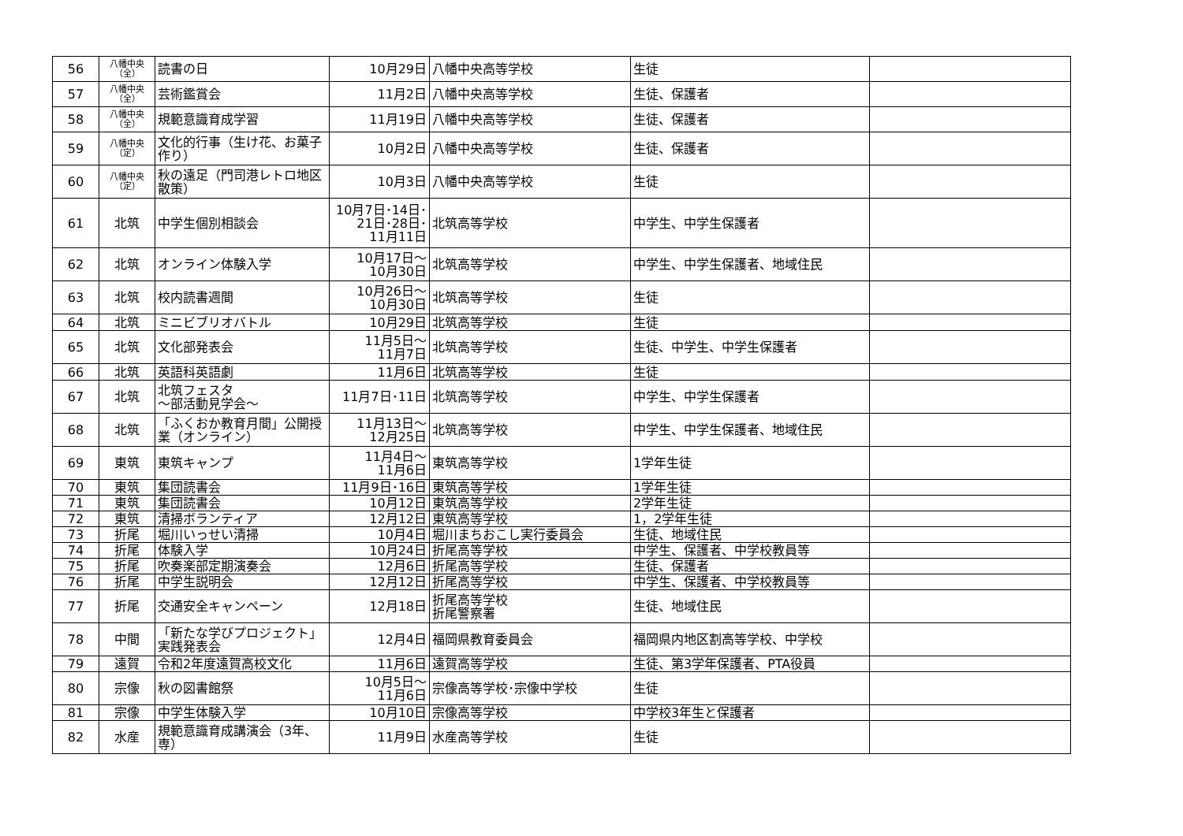| 56 | 八幡中央 （全） | 読書の日 | 10月29日 | 八幡中央高等学校 | 生徒 | |
| 57 | 八幡中央 （全） | 芸術鑑賞会 | 11月2日 | 八幡中央高等学校 | 生徒、保護者 | |
| 58 | 八幡中央 （全） | 規範意識育成学習 | 11月19日 | 八幡中央高等学校 | 生徒、保護者 | |
| 59 | 八幡中央 （定） | 文化的行事（生け花、お菓子作り） | 10月2日 | 八幡中央高等学校 | 生徒、保護者 | |
| 60 | 八幡中央 （定） | 秋の遠足（門司港レトロ地区散策） | 10月3日 | 八幡中央高等学校 | 生徒 | |
| 61 | 北筑 | 中学生個別相談会 | 10月7日･14日･ 21日･28日･ 11月11日 | 北筑高等学校 | 中学生、中学生保護者 | |
| 62 | 北筑 | オンライン体験入学 | 10月17日～ 10月30日 | 北筑高等学校 | 中学生、中学生保護者、地域住民 | |
| 63 | 北筑 | 校内読書週間 | 10月26日～ 10月30日 | 北筑高等学校 | 生徒 | |
| 64 | 北筑 | ミニビブリオバトル | 10月29日 | 北筑高等学校 | 生徒 | |
| 65 | 北筑 | 文化部発表会 | 11月5日～ 11月7日 | 北筑高等学校 | 生徒、中学生、中学生保護者 | |
| 66 | 北筑 | 英語科英語劇 | 11月6日 | 北筑高等学校 | 生徒 | |
| 67 | 北筑 | 北筑フェスタ ～部活動見学会～ | 11月7日･11日 | 北筑高等学校 | 中学生、中学生保護者 | |
| 68 | 北筑 | 「ふくおか教育月間」公開授業（オンライン） | 11月13日～ 12月25日 | 北筑高等学校 | 中学生、中学生保護者、地域住民 | |
| 69 | 東筑 | 東筑キャンプ | 11月4日～ 11月6日 | 東筑高等学校 | 1学年生徒 | |
| 70 | 東筑 | 集団読書会 | 11月9日･16日 | 東筑高等学校 | 1学年生徒 | |
| 71 | 東筑 | 集団読書会 | 10月12日 | 東筑高等学校 | 2学年生徒 | |
| 72 | 東筑 | 清掃ボランティア | 12月12日 | 東筑高等学校 | 1，2学年生徒 | |
| 73 | 折尾 | 堀川いっせい清掃 | 10月4日 | 堀川まちおこし実行委員会 | 生徒、地域住民 | |
| 74 | 折尾 | 体験入学 | 10月24日 | 折尾高等学校 | 中学生、保護者、中学校教員等 | |
| 75 | 折尾 | 吹奏楽部定期演奏会 | 12月6日 | 折尾高等学校 | 生徒、保護者 | |
| 76 | 折尾 | 中学生説明会 | 12月12日 | 折尾高等学校 | 中学生、保護者、中学校教員等 | |
| 77 | 折尾 | 交通安全キャンペーン | 12月18日 | 折尾高等学校 折尾警察署 | 生徒、地域住民 | |
| 78 | 中間 | 「新たな学びプロジェクト」実践発表会 | 12月4日 | 福岡県教育委員会 | 福岡県内地区割高等学校、中学校 | |
| 79 | 遠賀 | 令和2年度遠賀高校文化 | 11月6日 | 遠賀高等学校 | 生徒、第3学年保護者、PTA役員 | |
| 80 | 宗像 | 秋の図書館祭 | 10月5日～ 11月6日 | 宗像高等学校･宗像中学校 | 生徒 | |
| 81 | 宗像 | 中学生体験入学 | 10月10日 | 宗像高等学校 | 中学校3年生と保護者 | |
| 82 | 水産 | 規範意識育成講演会（3年、専） | 11月9日 | 水産高等学校 | 生徒 | |